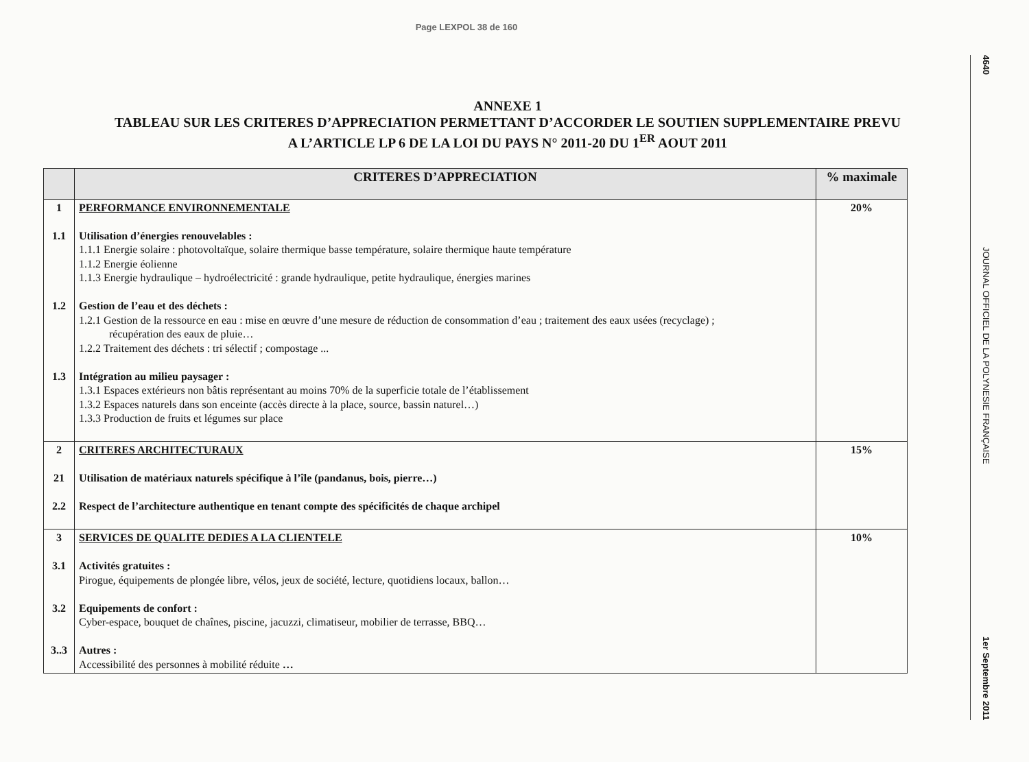Page LEXPOL 38 de 160
ANNEXE 1
TABLEAU SUR LES CRITERES D’APPRECIATION PERMETTANT D’ACCORDER LE SOUTIEN SUPPLEMENTAIRE PREVU
A L’ARTICLE LP 6 DE LA LOI DU PAYS N° 2011-20 DU 1<sup>ER</sup> AOUT 2011
| | CRITERES D’APPRECIATION | % maximale |
| --- | --- | --- |
| 1 1.1 1.2 1.3 | PERFORMANCE ENVIRONNEMENTALE Utilisation d’énergies renouvelables : 1.1.1 Energie solaire : photovoltaïque, solaire thermique basse température, solaire thermique haute température 1.1.2 Energie éolienne 1.1.3 Energie hydraulique – hydroélectricité : grande hydraulique, petite hydraulique, énergies marines Gestion de l’eau et des déchets : 1.2.1 Gestion de la ressource en eau : mise en œuvre d’une mesure de réduction de consommation d’eau ; traitement des eaux usées (recyclage) ; récupération des eaux de pluie… 1.2.2 Traitement des déchets : tri sélectif ; compostage ... Intégration au milieu paysager : 1.3.1 Espaces extérieurs non bâtis représentant au moins 70% de la superficie totale de l’établissement 1.3.2 Espaces naturels dans son enceinte (accès directe à la place, source, bassin naturel…) 1.3.3 Production de fruits et légumes sur place | 20% |
| 2 21 2.2 | CRITERES ARCHITECTURAUX Utilisation de matériaux naturels spécifique à l’île (pandanus, bois, pierre…) Respect de l’architecture authentique en tenant compte des spécificités de chaque archipel | 15% |
| 3 3.1 3.2 3..3 | SERVICES DE QUALITE DEDIES A LA CLIENTELE Activités gratuites : Pirogue, équipements de plongée libre, vélos, jeux de société, lecture, quotidiens locaux, ballon… Equipements de confort : Cyber-espace, bouquet de chaînes, piscine, jacuzzi, climatiseur, mobilier de terrasse, BBQ… Autres : Accessibilité des personnes à mobilité réduite … | 10% |
4640 JOURNAL OFFICIEL DE LA POLYNESIE FRANÇAISE 1er Septembre 2011